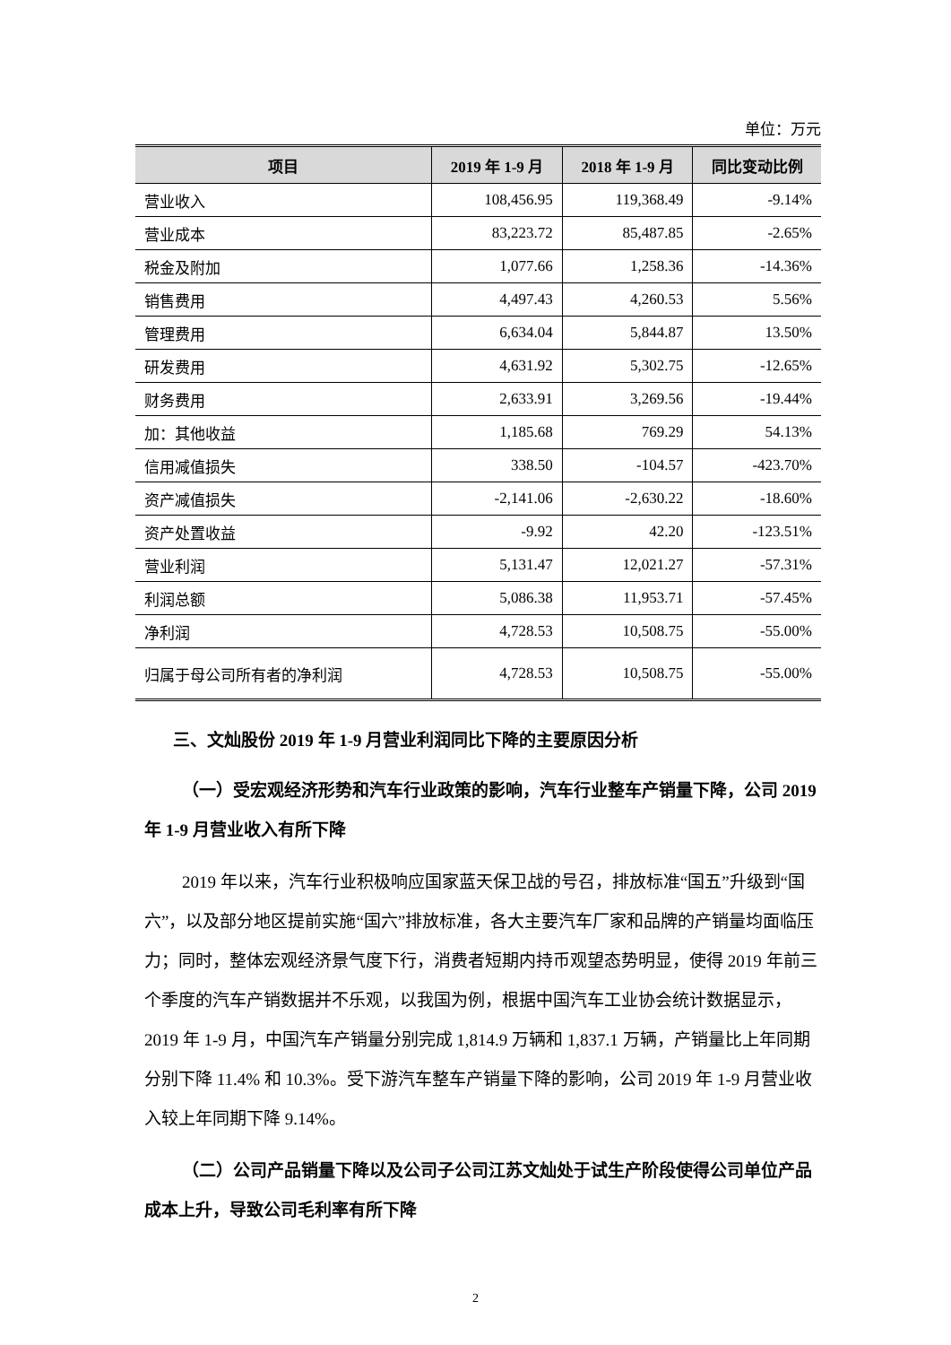单位：万元
| 项目 | 2019 年 1-9 月 | 2018 年 1-9 月 | 同比变动比例 |
| --- | --- | --- | --- |
| 营业收入 | 108,456.95 | 119,368.49 | -9.14% |
| 营业成本 | 83,223.72 | 85,487.85 | -2.65% |
| 税金及附加 | 1,077.66 | 1,258.36 | -14.36% |
| 销售费用 | 4,497.43 | 4,260.53 | 5.56% |
| 管理费用 | 6,634.04 | 5,844.87 | 13.50% |
| 研发费用 | 4,631.92 | 5,302.75 | -12.65% |
| 财务费用 | 2,633.91 | 3,269.56 | -19.44% |
| 加：其他收益 | 1,185.68 | 769.29 | 54.13% |
| 信用减值损失 | 338.50 | -104.57 | -423.70% |
| 资产减值损失 | -2,141.06 | -2,630.22 | -18.60% |
| 资产处置收益 | -9.92 | 42.20 | -123.51% |
| 营业利润 | 5,131.47 | 12,021.27 | -57.31% |
| 利润总额 | 5,086.38 | 11,953.71 | -57.45% |
| 净利润 | 4,728.53 | 10,508.75 | -55.00% |
| 归属于母公司所有者的净利润 | 4,728.53 | 10,508.75 | -55.00% |
三、文灿股份 2019 年 1-9 月营业利润同比下降的主要原因分析
（一）受宏观经济形势和汽车行业政策的影响，汽车行业整车产销量下降，公司 2019 年 1-9 月营业收入有所下降
2019 年以来，汽车行业积极响应国家蓝天保卫战的号召，排放标准“国五”升级到“国六”，以及部分地区提前实施“国六”排放标准，各大主要汽车厂家和品牌的产销量均面临压力；同时，整体宏观经济景气度下行，消费者短期内持币观望态势明显，使得 2019 年前三个季度的汽车产销数据并不乐观，以我国为例，根据中国汽车工业协会统计数据显示，2019 年 1-9 月，中国汽车产销量分别完成 1,814.9 万辆和 1,837.1 万辆，产销量比上年同期分别下降 11.4% 和 10.3%。受下游汽车整车产销量下降的影响，公司 2019 年 1-9 月营业收入较上年同期下降 9.14%。
（二）公司产品销量下降以及公司子公司江苏文灿处于试生产阶段使得公司单位产品成本上升，导致公司毛利率有所下降
2